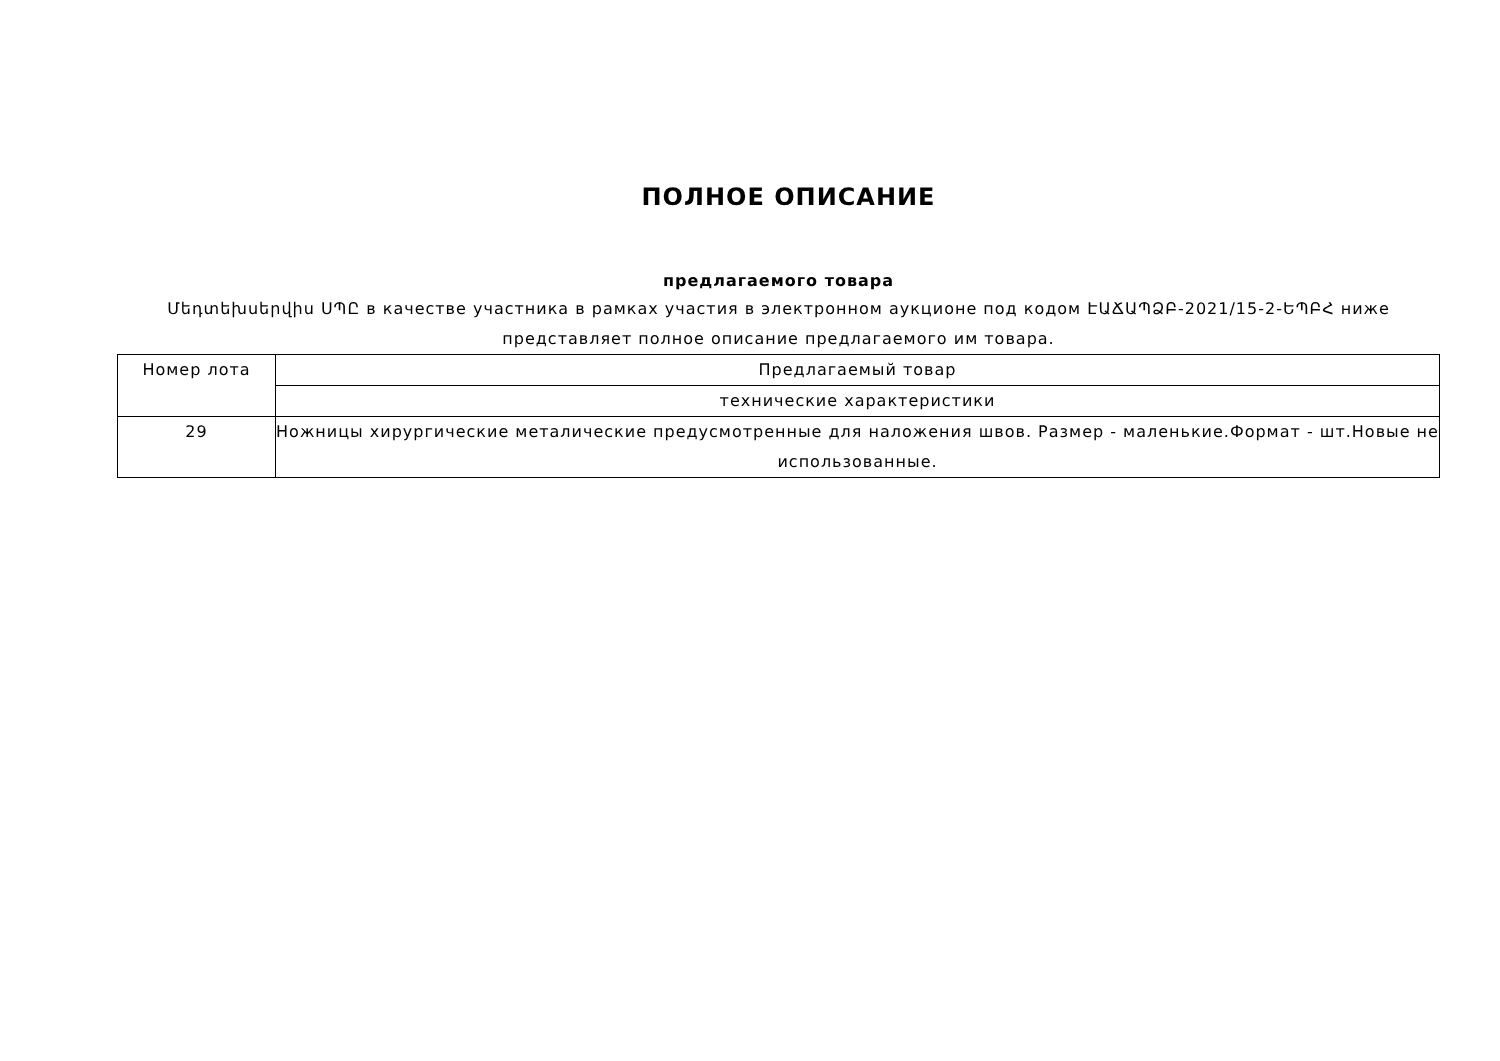ПОЛНОЕ ОПИСАНИЕ
предлагаемого товара
Մեդտեխսերվիս ՍՊԸ в качестве участника в рамках участия в электронном аукционе под кодом ԷԱՃԱՊՁԲ-2021/15-2-ԵՊԲՀ ниже представляет полное описание предлагаемого им товара.
| Номер лота | Предлагаемый товар |
| | технические характеристики |
| 29 | Ножницы хирургические металические предусмотренные для наложения швов. Размер - маленькие.Формат - шт.Новые не использованные. |